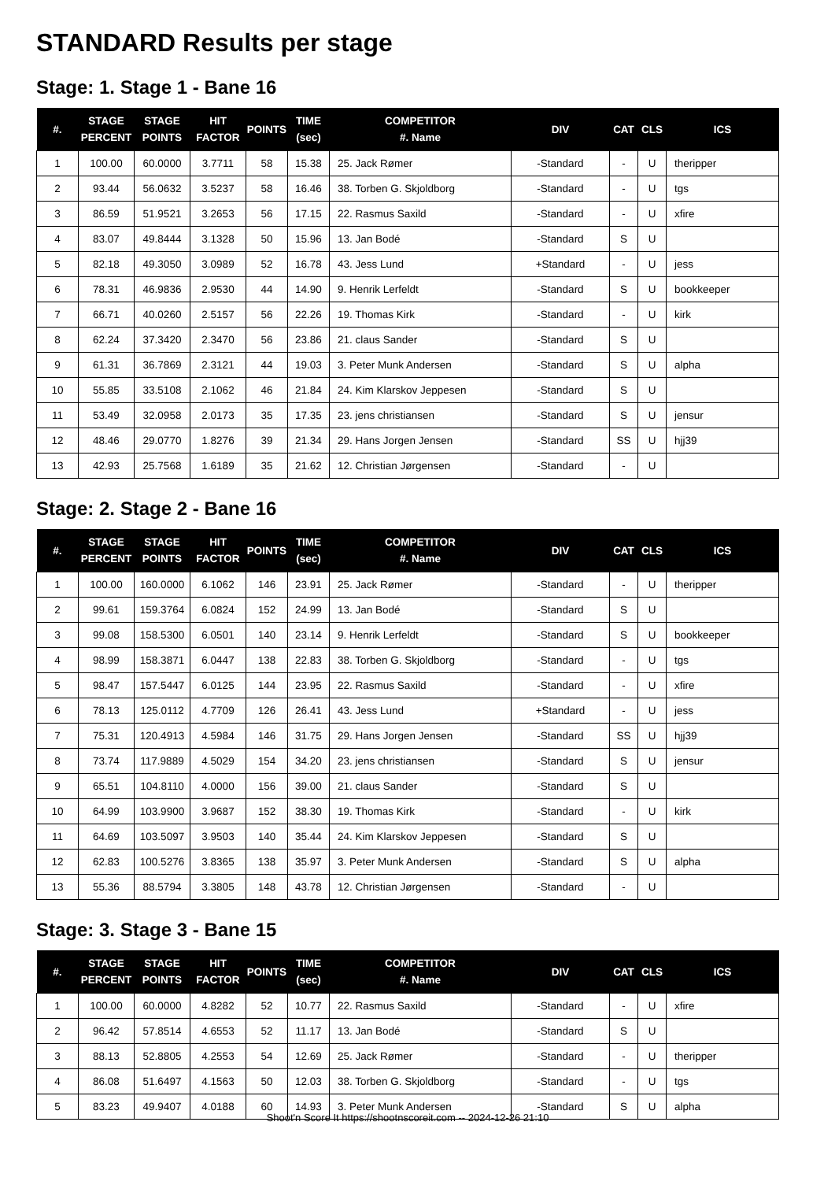STANDARD Results per stage
Stage: 1. Stage 1 - Bane 16
| #. | STAGE PERCENT | STAGE POINTS | HIT FACTOR | POINTS | TIME (sec) | COMPETITOR #. Name | DIV | CAT | CLS | ICS |
| --- | --- | --- | --- | --- | --- | --- | --- | --- | --- | --- |
| 1 | 100.00 | 60.0000 | 3.7711 | 58 | 15.38 | 25. Jack Rømer | -Standard | - | U | theripper |
| 2 | 93.44 | 56.0632 | 3.5237 | 58 | 16.46 | 38. Torben G. Skjoldborg | -Standard | - | U | tgs |
| 3 | 86.59 | 51.9521 | 3.2653 | 56 | 17.15 | 22. Rasmus Saxild | -Standard | - | U | xfire |
| 4 | 83.07 | 49.8444 | 3.1328 | 50 | 15.96 | 13. Jan Bodé | -Standard | S | U | |
| 5 | 82.18 | 49.3050 | 3.0989 | 52 | 16.78 | 43. Jess Lund | +Standard | - | U | jess |
| 6 | 78.31 | 46.9836 | 2.9530 | 44 | 14.90 | 9. Henrik Lerfeldt | -Standard | S | U | bookkeeper |
| 7 | 66.71 | 40.0260 | 2.5157 | 56 | 22.26 | 19. Thomas Kirk | -Standard | - | U | kirk |
| 8 | 62.24 | 37.3420 | 2.3470 | 56 | 23.86 | 21. claus Sander | -Standard | S | U | |
| 9 | 61.31 | 36.7869 | 2.3121 | 44 | 19.03 | 3. Peter Munk Andersen | -Standard | S | U | alpha |
| 10 | 55.85 | 33.5108 | 2.1062 | 46 | 21.84 | 24. Kim Klarskov Jeppesen | -Standard | S | U | |
| 11 | 53.49 | 32.0958 | 2.0173 | 35 | 17.35 | 23. jens christiansen | -Standard | S | U | jensur |
| 12 | 48.46 | 29.0770 | 1.8276 | 39 | 21.34 | 29. Hans Jorgen Jensen | -Standard | SS | U | hjj39 |
| 13 | 42.93 | 25.7568 | 1.6189 | 35 | 21.62 | 12. Christian Jørgensen | -Standard | - | U | |
Stage: 2. Stage 2 - Bane 16
| #. | STAGE PERCENT | STAGE POINTS | HIT FACTOR | POINTS | TIME (sec) | COMPETITOR #. Name | DIV | CAT | CLS | ICS |
| --- | --- | --- | --- | --- | --- | --- | --- | --- | --- | --- |
| 1 | 100.00 | 160.0000 | 6.1062 | 146 | 23.91 | 25. Jack Rømer | -Standard | - | U | theripper |
| 2 | 99.61 | 159.3764 | 6.0824 | 152 | 24.99 | 13. Jan Bodé | -Standard | S | U | |
| 3 | 99.08 | 158.5300 | 6.0501 | 140 | 23.14 | 9. Henrik Lerfeldt | -Standard | S | U | bookkeeper |
| 4 | 98.99 | 158.3871 | 6.0447 | 138 | 22.83 | 38. Torben G. Skjoldborg | -Standard | - | U | tgs |
| 5 | 98.47 | 157.5447 | 6.0125 | 144 | 23.95 | 22. Rasmus Saxild | -Standard | - | U | xfire |
| 6 | 78.13 | 125.0112 | 4.7709 | 126 | 26.41 | 43. Jess Lund | +Standard | - | U | jess |
| 7 | 75.31 | 120.4913 | 4.5984 | 146 | 31.75 | 29. Hans Jorgen Jensen | -Standard | SS | U | hjj39 |
| 8 | 73.74 | 117.9889 | 4.5029 | 154 | 34.20 | 23. jens christiansen | -Standard | S | U | jensur |
| 9 | 65.51 | 104.8110 | 4.0000 | 156 | 39.00 | 21. claus Sander | -Standard | S | U | |
| 10 | 64.99 | 103.9900 | 3.9687 | 152 | 38.30 | 19. Thomas Kirk | -Standard | - | U | kirk |
| 11 | 64.69 | 103.5097 | 3.9503 | 140 | 35.44 | 24. Kim Klarskov Jeppesen | -Standard | S | U | |
| 12 | 62.83 | 100.5276 | 3.8365 | 138 | 35.97 | 3. Peter Munk Andersen | -Standard | S | U | alpha |
| 13 | 55.36 | 88.5794 | 3.3805 | 148 | 43.78 | 12. Christian Jørgensen | -Standard | - | U | |
Stage: 3. Stage 3 - Bane 15
| #. | STAGE PERCENT | STAGE POINTS | HIT FACTOR | POINTS | TIME (sec) | COMPETITOR #. Name | DIV | CAT | CLS | ICS |
| --- | --- | --- | --- | --- | --- | --- | --- | --- | --- | --- |
| 1 | 100.00 | 60.0000 | 4.8282 | 52 | 10.77 | 22. Rasmus Saxild | -Standard | - | U | xfire |
| 2 | 96.42 | 57.8514 | 4.6553 | 52 | 11.17 | 13. Jan Bodé | -Standard | S | U | |
| 3 | 88.13 | 52.8805 | 4.2553 | 54 | 12.69 | 25. Jack Rømer | -Standard | - | U | theripper |
| 4 | 86.08 | 51.6497 | 4.1563 | 50 | 12.03 | 38. Torben G. Skjoldborg | -Standard | - | U | tgs |
| 5 | 83.23 | 49.9407 | 4.0188 | 60 | 14.93 | 3. Peter Munk Andersen | -Standard | S | U | alpha |
Shoot'n Score It https://shootnscoreit.com -- 2024-12-26 21:10